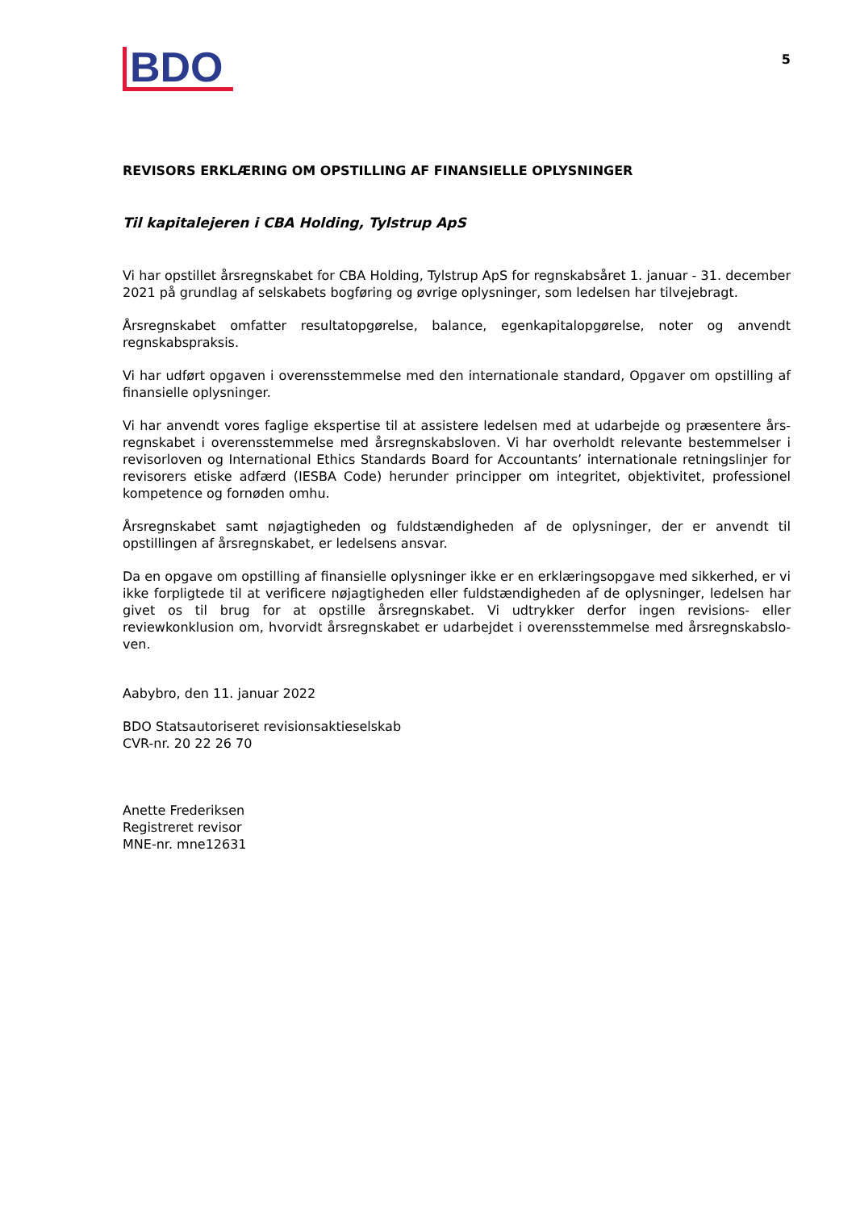BDO
5
REVISORS ERKLÆRING OM OPSTILLING AF FINANSIELLE OPLYSNINGER
Til kapitalejeren i CBA Holding, Tylstrup ApS
Vi har opstillet årsregnskabet for CBA Holding, Tylstrup ApS for regnskabsåret 1. januar - 31. december 2021 på grundlag af selskabets bogføring og øvrige oplysninger, som ledelsen har tilvejebragt.
Årsregnskabet omfatter resultatopgørelse, balance, egenkapitalopgørelse, noter og anvendt regnskabspraksis.
Vi har udført opgaven i overensstemmelse med den internationale standard, Opgaver om opstilling af finansielle oplysninger.
Vi har anvendt vores faglige ekspertise til at assistere ledelsen med at udarbejde og præsentere års­regnskabet i overensstemmelse med årsregnskabsloven. Vi har overholdt relevante bestemmelser i revisorloven og International Ethics Standards Board for Accountants’ internationale retningslinjer for revisorers etiske adfærd (IESBA Code) herunder principper om integritet, objektivitet, professionel kompetence og fornøden omhu.
Årsregnskabet samt nøjagtigheden og fuldstændigheden af de oplysninger, der er anvendt til opstillingen af årsregnskabet, er ledelsens ansvar.
Da en opgave om opstilling af finansielle oplysninger ikke er en erklæringsopgave med sikkerhed, er vi ikke forpligtede til at verificere nøjagtigheden eller fuldstændigheden af de oplysninger, ledelsen har givet os til brug for at opstille årsregnskabet. Vi udtrykker derfor ingen revisions- eller reviewkonklusion om, hvorvidt årsregnskabet er udarbejdet i overensstemmelse med årsregnskabslo­ven.
Aabybro, den 11. januar 2022
BDO Statsautoriseret revisionsaktieselskab
CVR-nr. 20 22 26 70
Anette Frederiksen
Registreret revisor
MNE-nr. mne12631